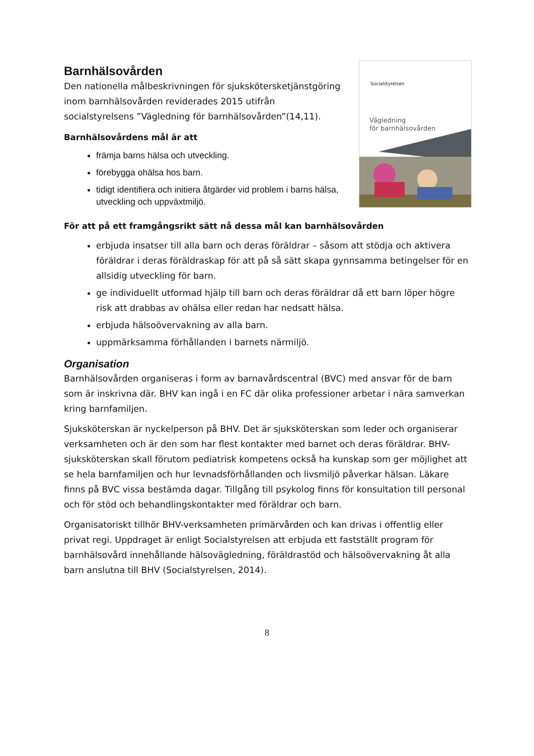Barnhälsovården
Den nationella målbeskrivningen för sjuksköterskеtjänstgöring inom barnhälsovården reviderades 2015 utifrån socialstyrelsens ”Vägledning för barnhälsovården”(14,11).
Barnhälsovårdens mål är att
främja barns hälsa och utveckling.
förebygga ohälsa hos barn.
tidigt identifiera och initiera åtgärder vid problem i barns hälsa, utveckling och uppväxtmiljö.
Socialstyrelsen
Vägledning
för barnhälsovården
För att på ett framgångsrikt sätt nå dessa mål kan barnhälsovården
erbjuda insatser till alla barn och deras föräldrar – såsom att stödja och aktivera föräldrar i deras föräldraskap för att på så sätt skapa gynnsamma betingelser för en allsidig utveckling för barn.
ge individuellt utformad hjälp till barn och deras föräldrar då ett barn löper högre risk att drabbas av ohälsa eller redan har nedsatt hälsa.
erbjuda hälsoövervakning av alla barn.
uppmärksamma förhållanden i barnets närmiljö.
Organisation
Barnhälsovården organiseras i form av barnavårdscentral (BVC) med ansvar för de barn som är inskrivna där. BHV kan ingå i en FC där olika professioner arbetar i nära samverkan kring barnfamiljen.
Sjuksköterskan är nyckelperson på BHV. Det är sjuksköterskan som leder och organiserar verksamheten och är den som har flest kontakter med barnet och deras föräldrar. BHV-sjuksköterskan skall förutom pediatrisk kompetens också ha kunskap som ger möjlighet att se hela barnfamiljen och hur levnadsförhållanden och livsmiljö påverkar hälsan. Läkare finns på BVC vissa bestämda dagar. Tillgång till psykolog finns för konsultation till personal och för stöd och behandlingskontakter med föräldrar och barn.
Organisatoriskt tillhör BHV-verksamheten primärvården och kan drivas i offentlig eller privat regi. Uppdraget är enligt Socialstyrelsen att erbjuda ett fastställt program för barnhälsovård innehållande hälsovägledning, föräldrastöd och hälsoövervakning åt alla barn anslutna till BHV (Socialstyrelsen, 2014).
8